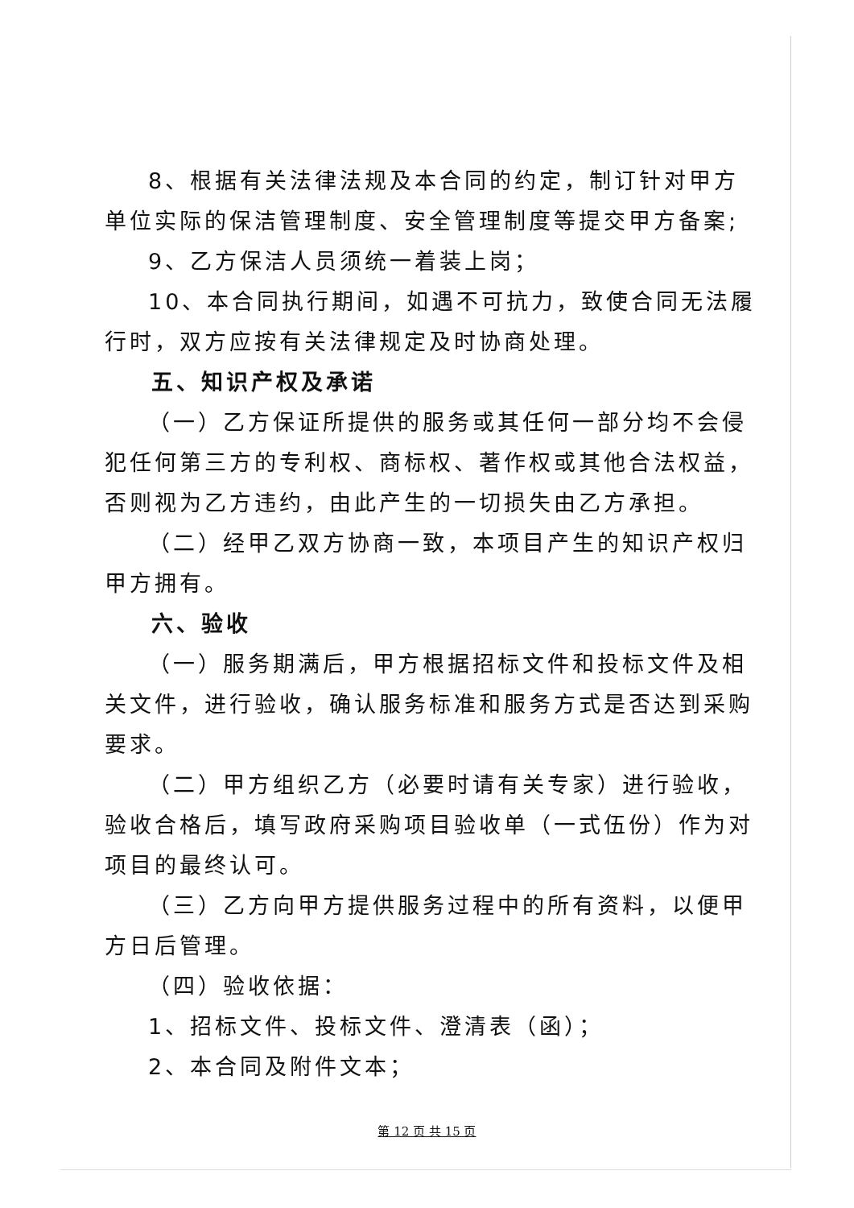8、根据有关法律法规及本合同的约定，制订针对甲方单位实际的保洁管理制度、安全管理制度等提交甲方备案;
9、乙方保洁人员须统一着装上岗；
10、本合同执行期间，如遇不可抗力，致使合同无法履行时，双方应按有关法律规定及时协商处理。
五、知识产权及承诺
（一）乙方保证所提供的服务或其任何一部分均不会侵犯任何第三方的专利权、商标权、著作权或其他合法权益，否则视为乙方违约，由此产生的一切损失由乙方承担。
（二）经甲乙双方协商一致，本项目产生的知识产权归甲方拥有。
六、验收
（一）服务期满后，甲方根据招标文件和投标文件及相关文件，进行验收，确认服务标准和服务方式是否达到采购要求。
（二）甲方组织乙方（必要时请有关专家）进行验收，验收合格后，填写政府采购项目验收单（一式伍份）作为对项目的最终认可。
（三）乙方向甲方提供服务过程中的所有资料，以便甲方日后管理。
（四）验收依据：
1、招标文件、投标文件、澄清表（函）；
2、本合同及附件文本；
第 12 页 共 15 页